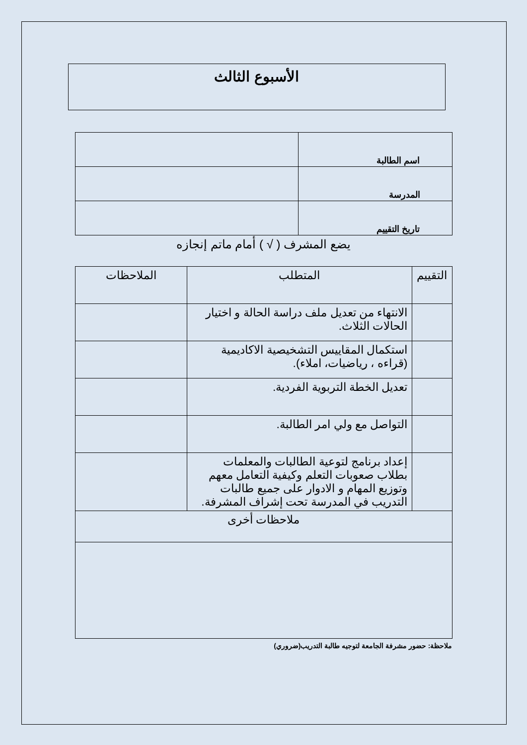الأسبوع الثالث
| اسم الطالبة | |
| المدرسة | |
| تاريخ التقييم | |
يضع المشرف ( √ ) أمام ماتم إنجازه
| التقييم | المتطلب | الملاحظات |
| --- | --- | --- |
| | الانتهاء من تعديل ملف دراسة الحالة و اختيار الحالات الثلاث. | |
| | استكمال المقاييس التشخيصية الاكاديمية (قراءه ، رياضيات، املاء). | |
| | تعديل الخطة التربوية الفردية. | |
| | التواصل مع ولي امر الطالبة. | |
| | إعداد برنامج لتوعية الطالبات والمعلمات بطلاب صعوبات التعلم وكيفية التعامل معهم وتوزيع المهام و الادوار على جميع طالبات التدريب في المدرسة تحت إشراف المشرفة. | |
| ملاحظات أخرى | | |
ملاحظة: حضور مشرفة الجامعة لتوجيه طالبة التدريب(ضروري)